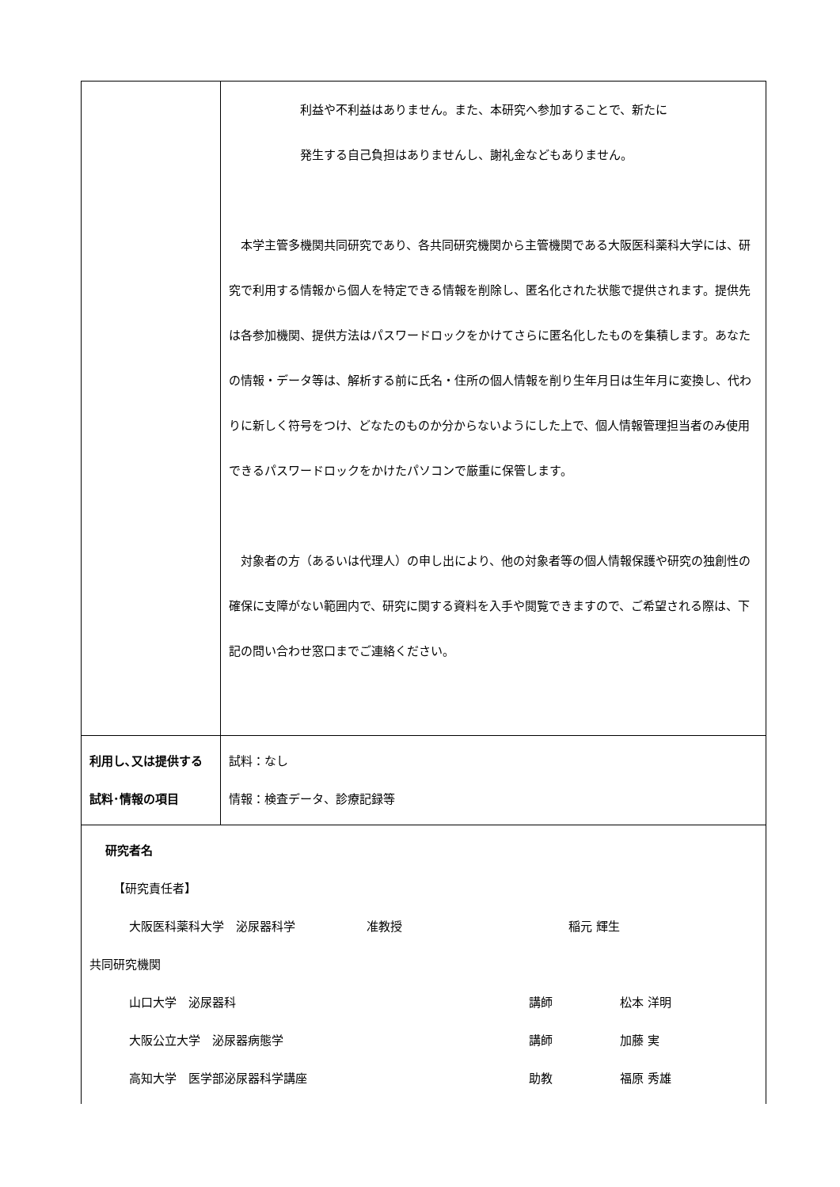| | 利益や不利益はありません。また、本研究へ参加することで、新たに 発生する自己負担はありませんし、謝礼金などもありません。 本学主管多機関共同研究であり、各共同研究機関から主管機関である大阪医科薬科大学には、研究で利用する情報から個人を特定できる情報を削除し、匿名化された状態で提供されます。提供先は各参加機関、提供方法はパスワードロックをかけてさらに匿名化したものを集積します。あなたの情報・データ等は、解析する前に氏名・住所の個人情報を削り生年月日は生年月に変換し、代わりに新しく符号をつけ、どなたのものか分からないようにした上で、個人情報管理担当者のみ使用できるパスワードロックをかけたパソコンで厳重に保管します。 対象者の方（あるいは代理人）の申し出により、他の対象者等の個人情報保護や研究の独創性の確保に支障がない範囲内で、研究に関する資料を入手や閲覧できますので、ご希望される際は、下記の問い合わせ窓口までご連絡ください。 |
| 利用し､又は提供する試料･情報の項目 | 試料：なし 情報：検査データ、診療記録等 |
| 研究者名 【研究責任者】 大阪医科薬科大学 泌尿器科学 准教授 稲元 輝生 共同研究機関 山口大学 泌尿器科 講師 松本 洋明 大阪公立大学 泌尿器病態学 講師 加藤 実 高知大学 医学部泌尿器科学講座 助教 福原 秀雄 | |